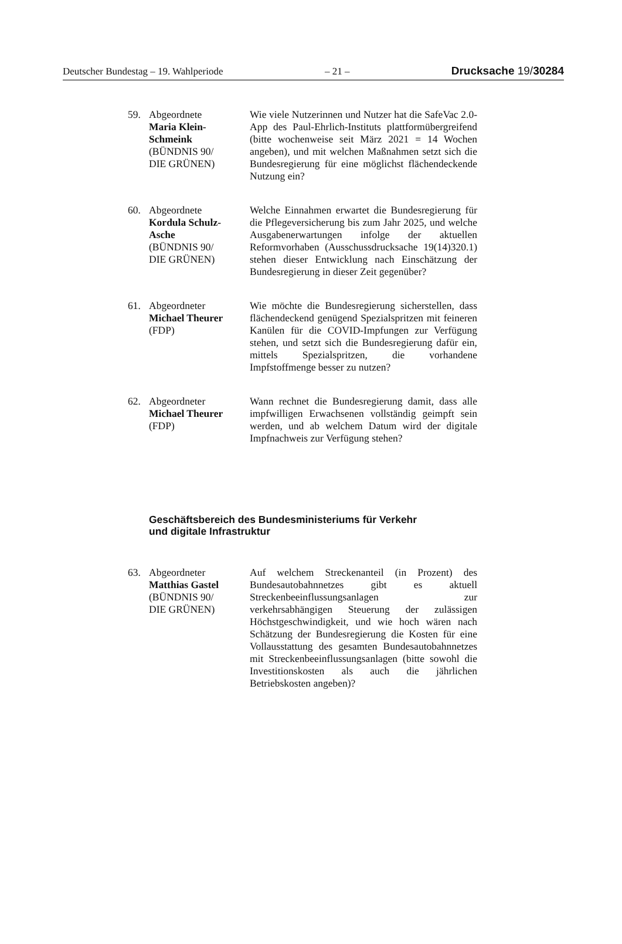Deutscher Bundestag – 19. Wahlperiode – 21 – Drucksache 19/30284
59. Abgeordnete
Maria Klein-
Schmeink
(BÜNDNIS 90/
DIE GRÜNEN)
Wie viele Nutzerinnen und Nutzer hat die SafeVac 2.0-App des Paul-Ehrlich-Instituts plattformübergreifend (bitte wochenweise seit März 2021 = 14 Wochen angeben), und mit welchen Maßnahmen setzt sich die Bundesregierung für eine möglichst flächendeckende Nutzung ein?
60. Abgeordnete
Kordula Schulz-
Asche
(BÜNDNIS 90/
DIE GRÜNEN)
Welche Einnahmen erwartet die Bundesregierung für die Pflegeversicherung bis zum Jahr 2025, und welche Ausgabenerwartungen infolge der aktuellen Reformvorhaben (Ausschussdrucksache 19(14)320.1) stehen dieser Entwicklung nach Einschätzung der Bundesregierung in dieser Zeit gegenüber?
61. Abgeordneter
Michael Theurer
(FDP)
Wie möchte die Bundesregierung sicherstellen, dass flächendeckend genügend Spezialspritzen mit feineren Kanülen für die COVID-Impfungen zur Verfügung stehen, und setzt sich die Bundesregierung dafür ein, mittels Spezialspritzen, die vorhandene Impfstoffmenge besser zu nutzen?
62. Abgeordneter
Michael Theurer
(FDP)
Wann rechnet die Bundesregierung damit, dass alle impfwilligen Erwachsenen vollständig geimpft sein werden, und ab welchem Datum wird der digitale Impfnachweis zur Verfügung stehen?
Geschäftsbereich des Bundesministeriums für Verkehr
und digitale Infrastruktur
63. Abgeordneter
Matthias Gastel
(BÜNDNIS 90/
DIE GRÜNEN)
Auf welchem Streckenanteil (in Prozent) des Bundesautobahnnetzes gibt es aktuell Streckenbeeinflussungsanlagen zur verkehrsabhängigen Steuerung der zulässigen Höchstgeschwindigkeit, und wie hoch wären nach Schätzung der Bundesregierung die Kosten für eine Vollausstattung des gesamten Bundesautobahnnetzes mit Streckenbeeinflussungsanlagen (bitte sowohl die Investitionskosten als auch die jährlichen Betriebskosten angeben)?